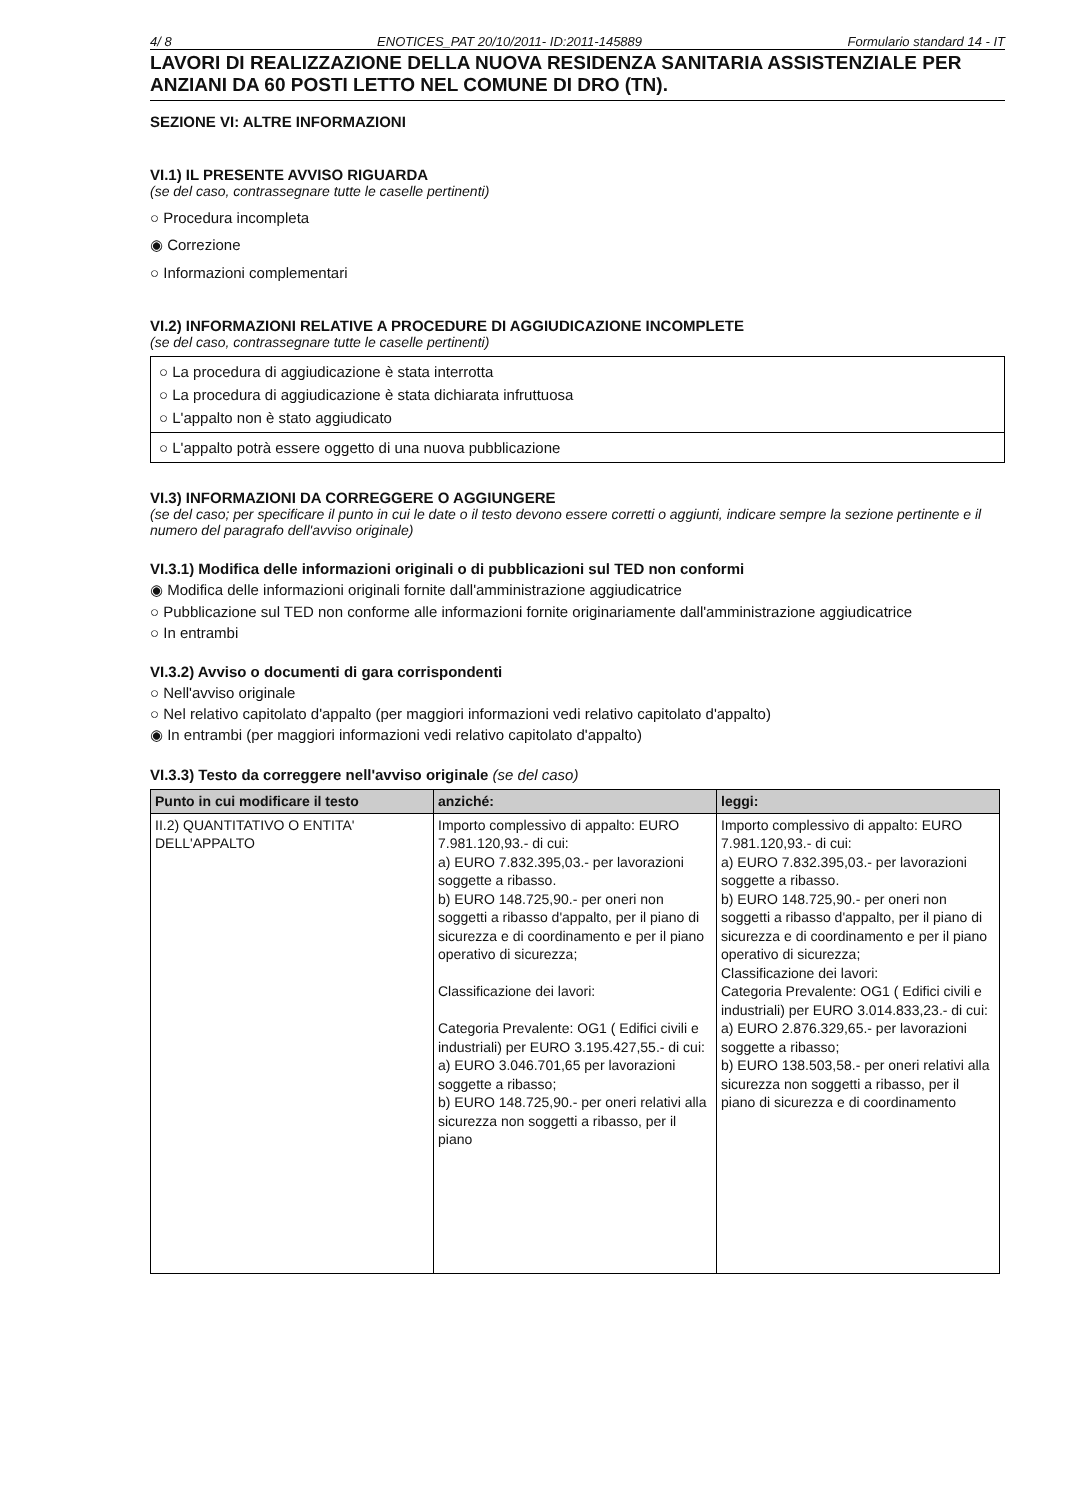4/ 8 ENOTICES_PAT 20/10/2011- ID:2011-145889 Formulario standard 14 - IT
LAVORI DI REALIZZAZIONE DELLA NUOVA RESIDENZA SANITARIA ASSISTENZIALE PER ANZIANI DA 60 POSTI LETTO NEL COMUNE DI DRO (TN).
SEZIONE VI: ALTRE INFORMAZIONI
VI.1) IL PRESENTE AVVISO RIGUARDA
(se del caso, contrassegnare tutte le caselle pertinenti)
○ Procedura incompleta
◉ Correzione
○ Informazioni complementari
VI.2) INFORMAZIONI RELATIVE A PROCEDURE DI AGGIUDICAZIONE INCOMPLETE
(se del caso, contrassegnare tutte le caselle pertinenti)
○ La procedura di aggiudicazione è stata interrotta
○ La procedura di aggiudicazione è stata dichiarata infruttuosa
○ L'appalto non è stato aggiudicato
○ L'appalto potrà essere oggetto di una nuova pubblicazione
VI.3) INFORMAZIONI DA CORREGGERE O AGGIUNGERE
(se del caso; per specificare il punto in cui le date o il testo devono essere corretti o aggiunti, indicare sempre la sezione pertinente e il numero del paragrafo dell'avviso originale)
VI.3.1) Modifica delle informazioni originali o di pubblicazioni sul TED non conformi
◉ Modifica delle informazioni originali fornite dall'amministrazione aggiudicatrice
○ Pubblicazione sul TED non conforme alle informazioni fornite originariamente dall'amministrazione aggiudicatrice
○ In entrambi
VI.3.2) Avviso o documenti di gara corrispondenti
○ Nell'avviso originale
○ Nel relativo capitolato d'appalto (per maggiori informazioni vedi relativo capitolato d'appalto)
◉ In entrambi (per maggiori informazioni vedi relativo capitolato d'appalto)
VI.3.3) Testo da correggere nell'avviso originale (se del caso)
| Punto in cui modificare il testo | anziché: | leggi: |
| --- | --- | --- |
| II.2) QUANTITATIVO O ENTITA' DELL'APPALTO | Importo complessivo di appalto: EURO 7.981.120,93.- di cui: a) EURO 7.832.395,03.- per lavorazioni soggette a ribasso. b) EURO 148.725,90.- per oneri non soggetti a ribasso d'appalto, per il piano di sicurezza e di coordinamento e per il piano operativo di sicurezza; Classificazione dei lavori: Categoria Prevalente: OG1 ( Edifici civili e industriali) per EURO 3.195.427,55.- di cui: a) EURO 3.046.701,65 per lavorazioni soggette a ribasso; b) EURO 148.725,90.- per oneri relativi alla sicurezza non soggetti a ribasso, per il piano | Importo complessivo di appalto: EURO 7.981.120,93.- di cui: a) EURO 7.832.395,03.- per lavorazioni soggette a ribasso. b) EURO 148.725,90.- per oneri non soggetti a ribasso d'appalto, per il piano di sicurezza e di coordinamento e per il piano operativo di sicurezza; Classificazione dei lavori: Categoria Prevalente: OG1 ( Edifici civili e industriali) per EURO 3.014.833,23.- di cui: a) EURO 2.876.329,65.- per lavorazioni soggette a ribasso; b) EURO 138.503,58.- per oneri relativi alla sicurezza non soggetti a ribasso, per il piano di sicurezza e di coordinamento |